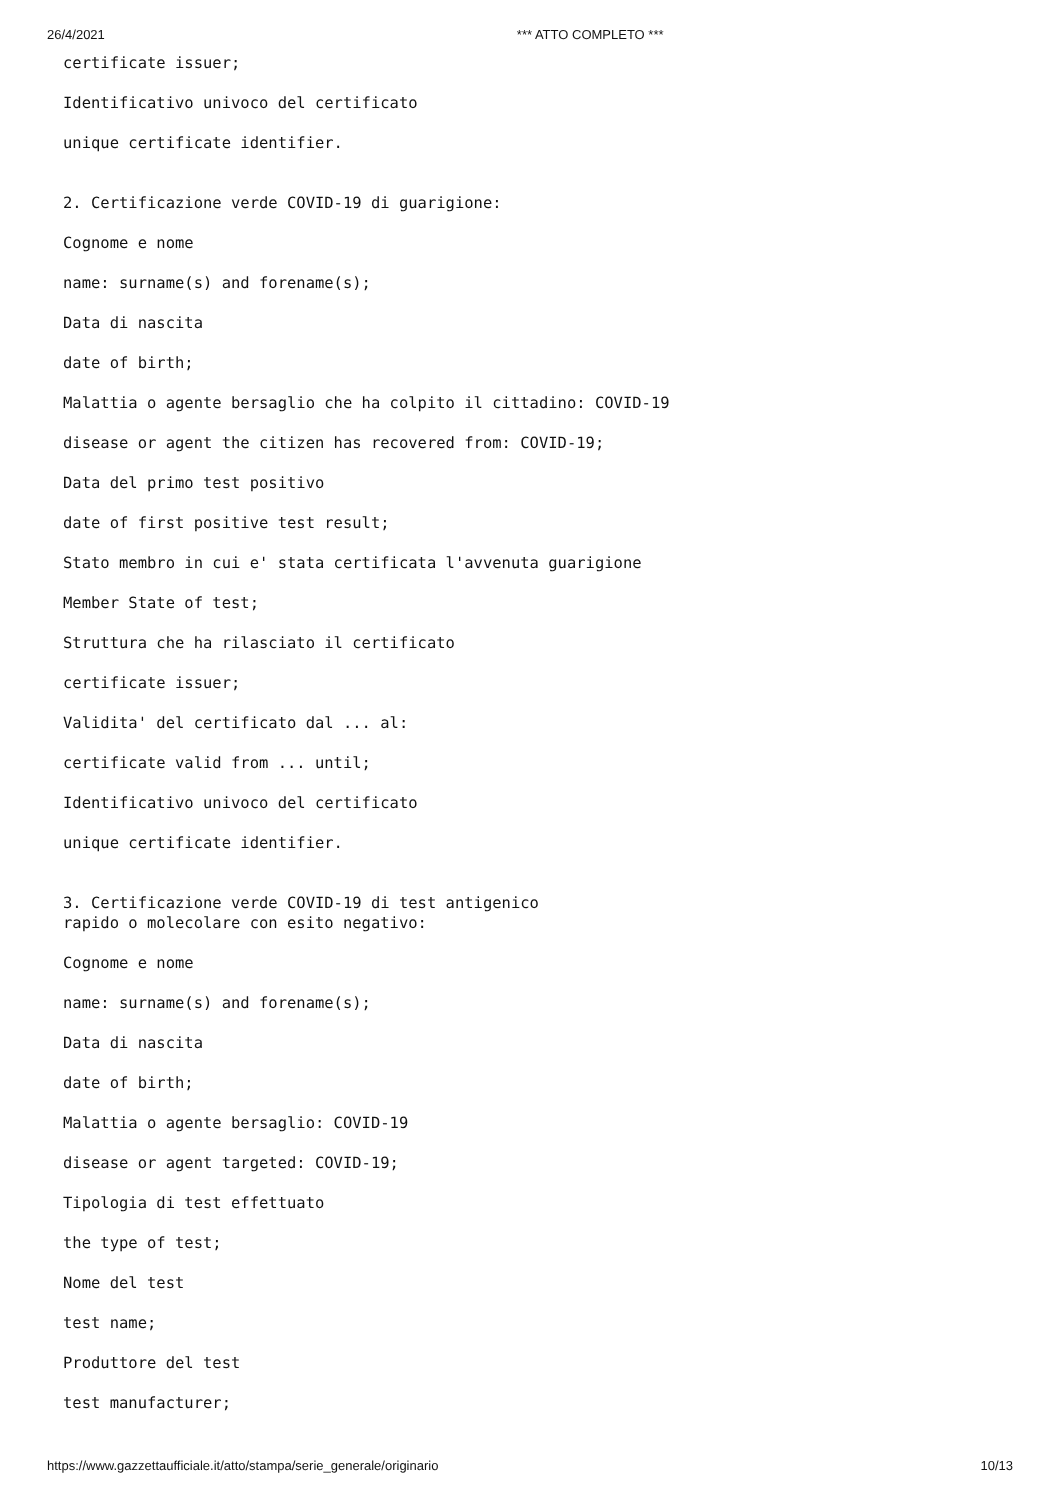26/4/2021 *** ATTO COMPLETO ***
certificate issuer;
Identificativo univoco del certificato
unique certificate identifier.
2. Certificazione verde COVID-19 di guarigione:
Cognome e nome
name: surname(s) and forename(s);
Data di nascita
date of birth;
Malattia o agente bersaglio che ha colpito il cittadino: COVID-19
disease or agent the citizen has recovered from: COVID-19;
Data del primo test positivo
date of first positive test result;
Stato membro in cui e' stata certificata l'avvenuta guarigione
Member State of test;
Struttura che ha rilasciato il certificato
certificate issuer;
Validita' del certificato dal ... al:
certificate valid from ... until;
Identificativo univoco del certificato
unique certificate identifier.
3. Certificazione verde COVID-19 di test antigenico rapido o molecolare con esito negativo:
Cognome e nome
name: surname(s) and forename(s);
Data di nascita
date of birth;
Malattia o agente bersaglio: COVID-19
disease or agent targeted: COVID-19;
Tipologia di test effettuato
the type of test;
Nome del test
test name;
Produttore del test
test manufacturer;
https://www.gazzettaufficiale.it/atto/stampa/serie_generale/originario 10/13